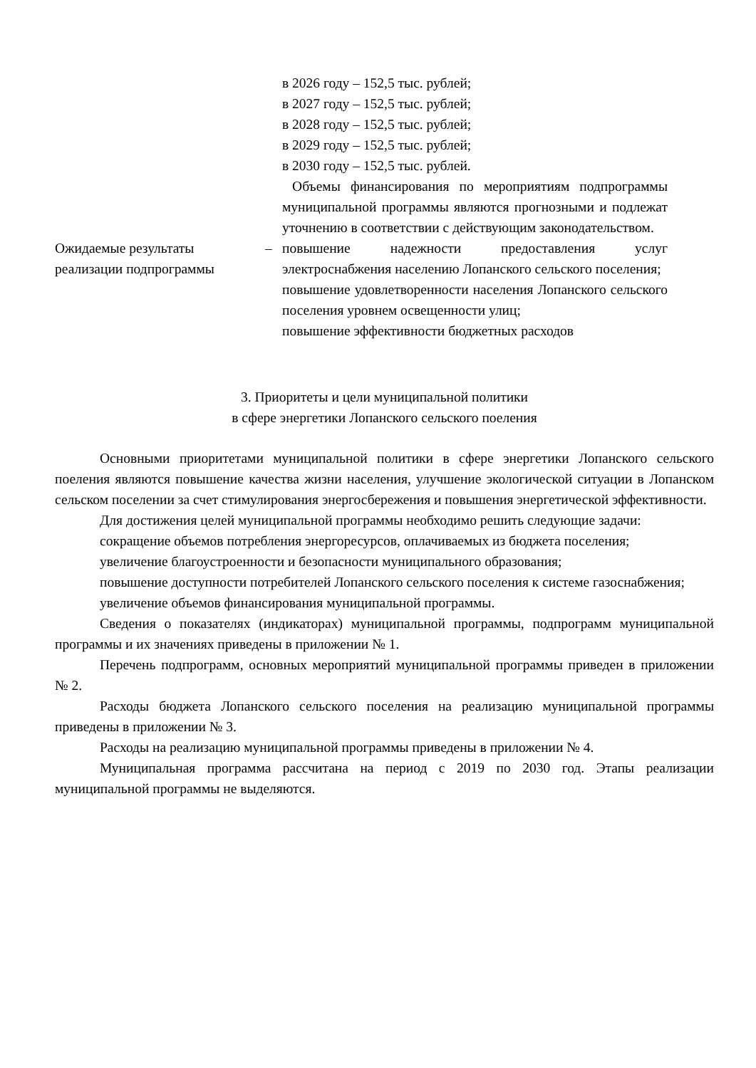| | | в 2026 году – 152,5 тыс. рублей; в 2027 году – 152,5 тыс. рублей; в 2028 году – 152,5 тыс. рублей; в 2029 году – 152,5 тыс. рублей; в 2030 году – 152,5 тыс. рублей. Объемы финансирования по мероприятиям подпрограммы муниципальной программы являются прогнозными и подлежат уточнению в соответствии с действующим законодательством. |
| Ожидаемые результаты реализации подпрограммы | – | повышение надежности предоставления услуг электроснабжения населению Лопанского сельского поселения; повышение удовлетворенности населения Лопанского сельского поселения уровнем освещенности улиц; повышение эффективности бюджетных расходов |
3. Приоритеты и цели муниципальной политики
в сфере энергетики Лопанского сельского поеления
Основными приоритетами муниципальной политики в сфере энергетики Лопанского сельского поеления являются повышение качества жизни населения, улучшение экологической ситуации в Лопанском сельском поселении за счет стимулирования энергосбережения и повышения энергетической эффективности.
Для достижения целей муниципальной программы необходимо решить следующие задачи:
сокращение объемов потребления энергоресурсов, оплачиваемых из бюджета поселения;
увеличение благоустроенности и безопасности муниципального образования;
повышение доступности потребителей Лопанского сельского поселения к системе газоснабжения;
увеличение объемов финансирования муниципальной программы.
Сведения о показателях (индикаторах) муниципальной программы, подпрограмм муниципальной программы и их значениях приведены в приложении № 1.
Перечень подпрограмм, основных мероприятий муниципальной программы приведен в приложении № 2.
Расходы бюджета Лопанского сельского поселения на реализацию муниципальной программы приведены в приложении № 3.
Расходы на реализацию муниципальной программы приведены в приложении № 4.
Муниципальная программа рассчитана на период с 2019 по 2030 год. Этапы реализации муниципальной программы не выделяются.